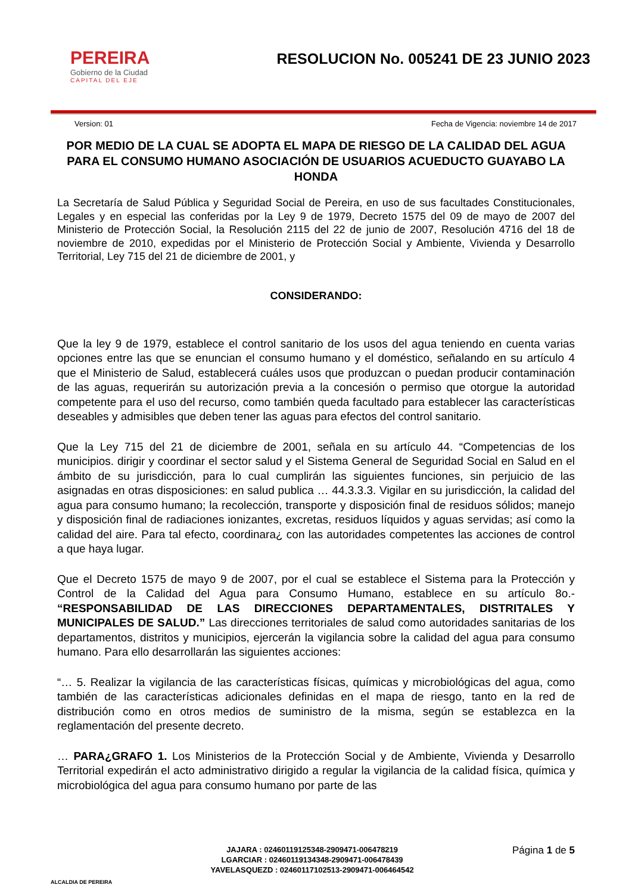PEREIRA
Gobierno de la Ciudad
CAPITAL DEL EJE
RESOLUCION No. 005241 DE 23 JUNIO 2023
Version: 01 Fecha de Vigencia: noviembre 14 de 2017
POR MEDIO DE LA CUAL SE ADOPTA EL MAPA DE RIESGO DE LA CALIDAD DEL AGUA PARA EL CONSUMO HUMANO ASOCIACIÓN DE USUARIOS ACUEDUCTO GUAYABO LA HONDA
La Secretaría de Salud Pública y Seguridad Social de Pereira, en uso de sus facultades Constitucionales, Legales y en especial las conferidas por la Ley 9 de 1979, Decreto 1575 del 09 de mayo de 2007 del Ministerio de Protección Social, la Resolución 2115 del 22 de junio de 2007, Resolución 4716 del 18 de noviembre de 2010, expedidas por el Ministerio de Protección Social y Ambiente, Vivienda y Desarrollo Territorial, Ley 715 del 21 de diciembre de 2001, y
CONSIDERANDO:
Que la ley 9 de 1979, establece el control sanitario de los usos del agua teniendo en cuenta varias opciones entre las que se enuncian el consumo humano y el doméstico, señalando en su artículo 4 que el Ministerio de Salud, establecerá cuáles usos que produzcan o puedan producir contaminación de las aguas, requerirán su autorización previa a la concesión o permiso que otorgue la autoridad competente para el uso del recurso, como también queda facultado para establecer las características deseables y admisibles que deben tener las aguas para efectos del control sanitario.
Que la Ley 715 del 21 de diciembre de 2001, señala en su artículo 44. “Competencias de los municipios. dirigir y coordinar el sector salud y el Sistema General de Seguridad Social en Salud en el ámbito de su jurisdicción, para lo cual cumplirán las siguientes funciones, sin perjuicio de las asignadas en otras disposiciones: en salud publica … 44.3.3.3. Vigilar en su jurisdicción, la calidad del agua para consumo humano; la recolección, transporte y disposición final de residuos sólidos; manejo y disposición final de radiaciones ionizantes, excretas, residuos líquidos y aguas servidas; así como la calidad del aire. Para tal efecto, coordinara¿ con las autoridades competentes las acciones de control a que haya lugar.
Que el Decreto 1575 de mayo 9 de 2007, por el cual se establece el Sistema para la Protección y Control de la Calidad del Agua para Consumo Humano, establece en su artículo 8o.- “RESPONSABILIDAD DE LAS DIRECCIONES DEPARTAMENTALES, DISTRITALES Y MUNICIPALES DE SALUD.” Las direcciones territoriales de salud como autoridades sanitarias de los departamentos, distritos y municipios, ejercerán la vigilancia sobre la calidad del agua para consumo humano. Para ello desarrollarán las siguientes acciones:
“… 5. Realizar la vigilancia de las características físicas, químicas y microbiológicas del agua, como también de las características adicionales definidas en el mapa de riesgo, tanto en la red de distribución como en otros medios de suministro de la misma, según se establezca en la reglamentación del presente decreto.
… PARA¿GRAFO 1. Los Ministerios de la Protección Social y de Ambiente, Vivienda y Desarrollo Territorial expedirán el acto administrativo dirigido a regular la vigilancia de la calidad física, química y microbiológica del agua para consumo humano por parte de las
ALCALDIA DE PEREIRA
JAJARA : 02460119125348-2909471-006478219
LGARCIAR : 02460119134348-2909471-006478439
YAVELASQUEZD : 02460117102513-2909471-006464542
Página 1 de 5